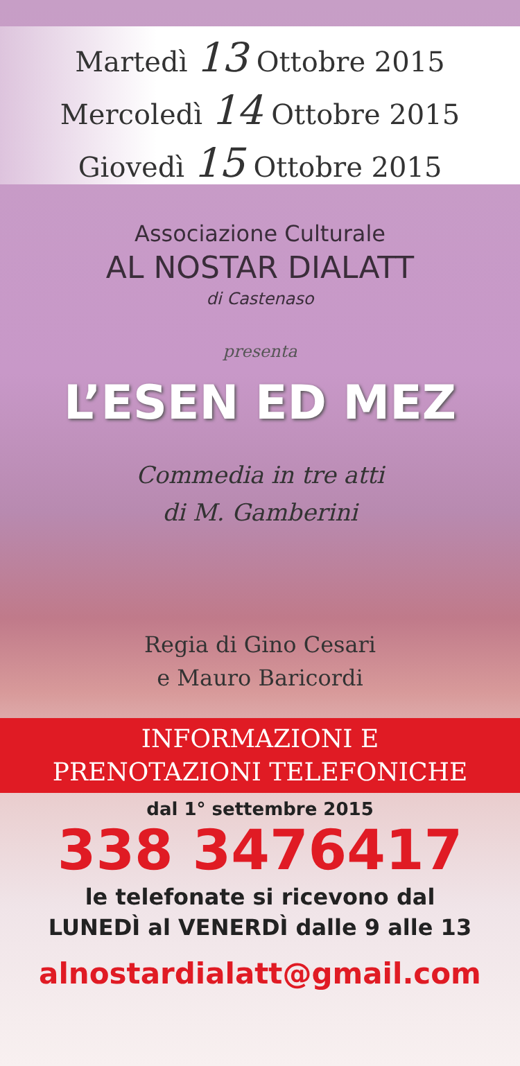Martedì 13 Ottobre 2015
Mercoledì 14 Ottobre 2015
Giovedì 15 Ottobre 2015
Associazione Culturale
AL NOSTAR DIALATT
di Castenaso
presenta
L’ESEN ED MEZ
Commedia in tre atti
di M. Gamberini
Regia di Gino Cesari
e Mauro Baricordi
INFORMAZIONI E
PRENOTAZIONI TELEFONICHE
dal 1° settembre 2015
338 3476417
le telefonate si ricevono dal
LUNEDÌ al VENERDÌ dalle 9 alle 13
alnostardialatt@gmail.com